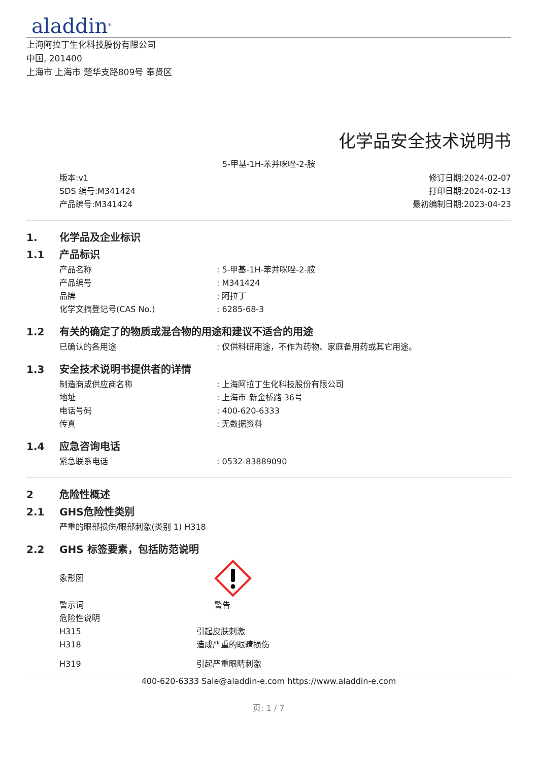aladdin<sup>®</sup>
上海阿拉丁生化科技股份有限公司
中国, 201400
上海市 上海市 楚华支路809号 奉贤区
化学品安全技术说明书
5-甲基-1H-苯并咪唑-2-胺
版本:v1
SDS 编号:M341424
产品编号:M341424
修订日期:2024-02-07
打印日期:2024-02-13
最初编制日期:2023-04-23
1. 化学品及企业标识
1.1 产品标识
产品名称 : 5-甲基-1H-苯并咪唑-2-胺
产品编号 : M341424
品牌 : 阿拉丁
化学文摘登记号(CAS No.) : 6285-68-3
1.2 有关的确定了的物质或混合物的用途和建议不适合的用途
已确认的各用途 : 仅供科研用途，不作为药物、家庭备用药或其它用途。
1.3 安全技术说明书提供者的详情
制造商或供应商名称 : 上海阿拉丁生化科技股份有限公司
地址 : 上海市 新金桥路 36号
电话号码 : 400-620-6333
传真 : 无数据资料
1.4 应急咨询电话
紧急联系电话 : 0532-83889090
2 危险性概述
2.1 GHS危险性类别
严重的眼部损伤/眼部刺激(类别 1) H318
2.2 GHS 标签要素，包括防范说明
象形图
警示词 警告
危险性说明
H315 引起皮肤刺激
H318 造成严重的眼睛损伤
H319 引起严重眼睛刺激
400-620-6333 Sale@aladdin-e.com https://www.aladdin-e.com
页: 1 / 7